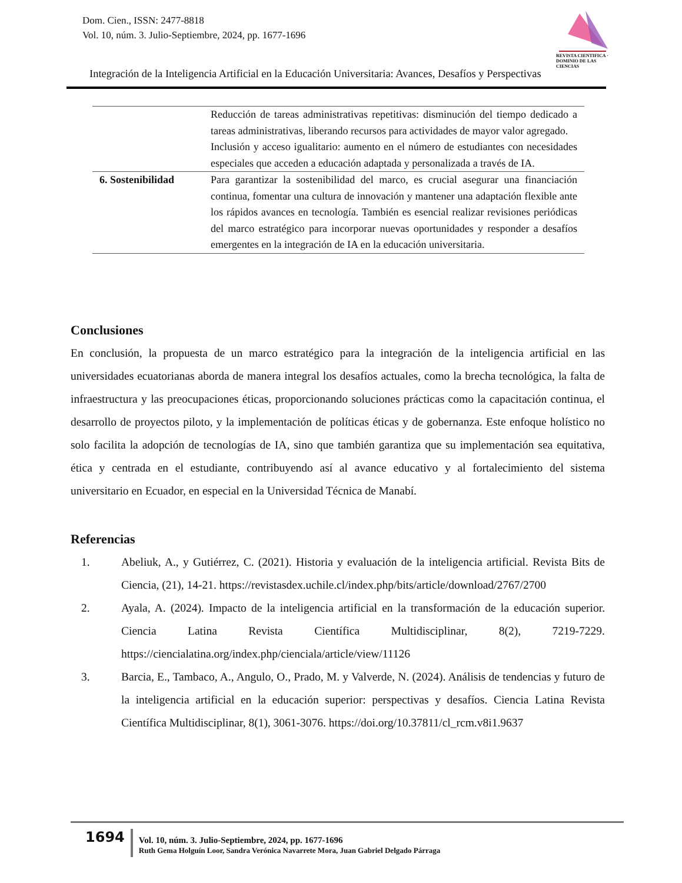Dom. Cien., ISSN: 2477-8818
Vol. 10, núm. 3. Julio-Septiembre, 2024, pp. 1677-1696
REVISTA CIENTIFICA · DOMINIO DE LAS CIENCIAS
Integración de la Inteligencia Artificial en la Educación Universitaria: Avances, Desafíos y Perspectivas
| | Reducción de tareas administrativas repetitivas: disminución del tiempo dedicado a tareas administrativas, liberando recursos para actividades de mayor valor agregado. Inclusión y acceso igualitario: aumento en el número de estudiantes con necesidades especiales que acceden a educación adaptada y personalizada a través de IA. |
| 6. Sostenibilidad | Para garantizar la sostenibilidad del marco, es crucial asegurar una financiación continua, fomentar una cultura de innovación y mantener una adaptación flexible ante los rápidos avances en tecnología. También es esencial realizar revisiones periódicas del marco estratégico para incorporar nuevas oportunidades y responder a desafíos emergentes en la integración de IA en la educación universitaria. |
Conclusiones
En conclusión, la propuesta de un marco estratégico para la integración de la inteligencia artificial en las universidades ecuatorianas aborda de manera integral los desafíos actuales, como la brecha tecnológica, la falta de infraestructura y las preocupaciones éticas, proporcionando soluciones prácticas como la capacitación continua, el desarrollo de proyectos piloto, y la implementación de políticas éticas y de gobernanza. Este enfoque holístico no solo facilita la adopción de tecnologías de IA, sino que también garantiza que su implementación sea equitativa, ética y centrada en el estudiante, contribuyendo así al avance educativo y al fortalecimiento del sistema universitario en Ecuador, en especial en la Universidad Técnica de Manabí.
Referencias
1. Abeliuk, A., y Gutiérrez, C. (2021). Historia y evaluación de la inteligencia artificial. Revista Bits de Ciencia, (21), 14-21. https://revistasdex.uchile.cl/index.php/bits/article/download/2767/2700
2. Ayala, A. (2024). Impacto de la inteligencia artificial en la transformación de la educación superior. Ciencia Latina Revista Científica Multidisciplinar, 8(2), 7219-7229. https://ciencialatina.org/index.php/cienciala/article/view/11126
3. Barcia, E., Tambaco, A., Angulo, O., Prado, M. y Valverde, N. (2024). Análisis de tendencias y futuro de la inteligencia artificial en la educación superior: perspectivas y desafíos. Ciencia Latina Revista Científica Multidisciplinar, 8(1), 3061-3076. https://doi.org/10.37811/cl_rcm.v8i1.9637
1694
Vol. 10, núm. 3. Julio-Septiembre, 2024, pp. 1677-1696
Ruth Gema Holguín Loor, Sandra Verónica Navarrete Mora, Juan Gabriel Delgado Párraga